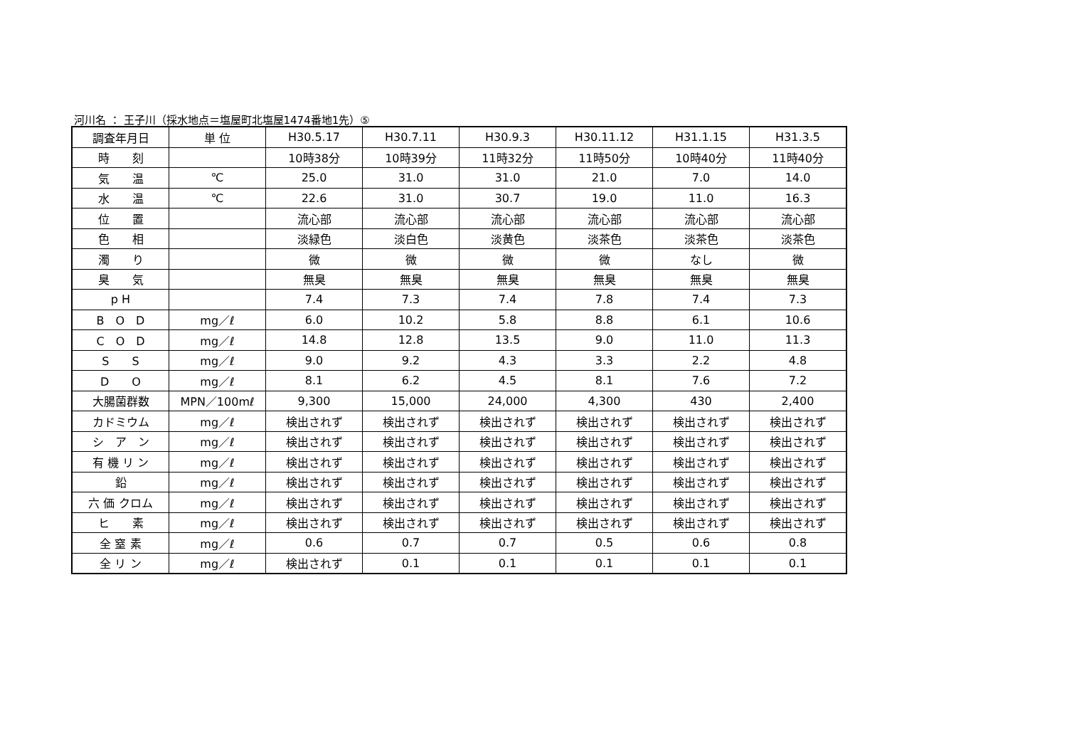河川名 ： 王子川（採水地点＝塩屋町北塩屋1474番地1先）⑤
| 調査年月日 | 単 位 | H30.5.17 | H30.7.11 | H30.9.3 | H30.11.12 | H31.1.15 | H31.3.5 |
| 時 刻 | | 10時38分 | 10時39分 | 11時32分 | 11時50分 | 10時40分 | 11時40分 |
| 気 温 | ℃ | 25.0 | 31.0 | 31.0 | 21.0 | 7.0 | 14.0 |
| 水 温 | ℃ | 22.6 | 31.0 | 30.7 | 19.0 | 11.0 | 16.3 |
| 位 置 | | 流心部 | 流心部 | 流心部 | 流心部 | 流心部 | 流心部 |
| 色 相 | | 淡緑色 | 淡白色 | 淡黄色 | 淡茶色 | 淡茶色 | 淡茶色 |
| 濁 り | | 微 | 微 | 微 | 微 | なし | 微 |
| 臭 気 | | 無臭 | 無臭 | 無臭 | 無臭 | 無臭 | 無臭 |
| p H | | 7.4 | 7.3 | 7.4 | 7.8 | 7.4 | 7.3 |
| B O D | mg／ℓ | 6.0 | 10.2 | 5.8 | 8.8 | 6.1 | 10.6 |
| C O D | mg／ℓ | 14.8 | 12.8 | 13.5 | 9.0 | 11.0 | 11.3 |
| S S | mg／ℓ | 9.0 | 9.2 | 4.3 | 3.3 | 2.2 | 4.8 |
| D O | mg／ℓ | 8.1 | 6.2 | 4.5 | 8.1 | 7.6 | 7.2 |
| 大腸菌群数 | MPN／100mℓ | 9,300 | 15,000 | 24,000 | 4,300 | 430 | 2,400 |
| カドミウム | mg／ℓ | 検出されず | 検出されず | 検出されず | 検出されず | 検出されず | 検出されず |
| シ ア ン | mg／ℓ | 検出されず | 検出されず | 検出されず | 検出されず | 検出されず | 検出されず |
| 有 機 リ ン | mg／ℓ | 検出されず | 検出されず | 検出されず | 検出されず | 検出されず | 検出されず |
| 鉛 | mg／ℓ | 検出されず | 検出されず | 検出されず | 検出されず | 検出されず | 検出されず |
| 六 価 クロム | mg／ℓ | 検出されず | 検出されず | 検出されず | 検出されず | 検出されず | 検出されず |
| ヒ 素 | mg／ℓ | 検出されず | 検出されず | 検出されず | 検出されず | 検出されず | 検出されず |
| 全 窒 素 | mg／ℓ | 0.6 | 0.7 | 0.7 | 0.5 | 0.6 | 0.8 |
| 全 リ ン | mg／ℓ | 検出されず | 0.1 | 0.1 | 0.1 | 0.1 | 0.1 |